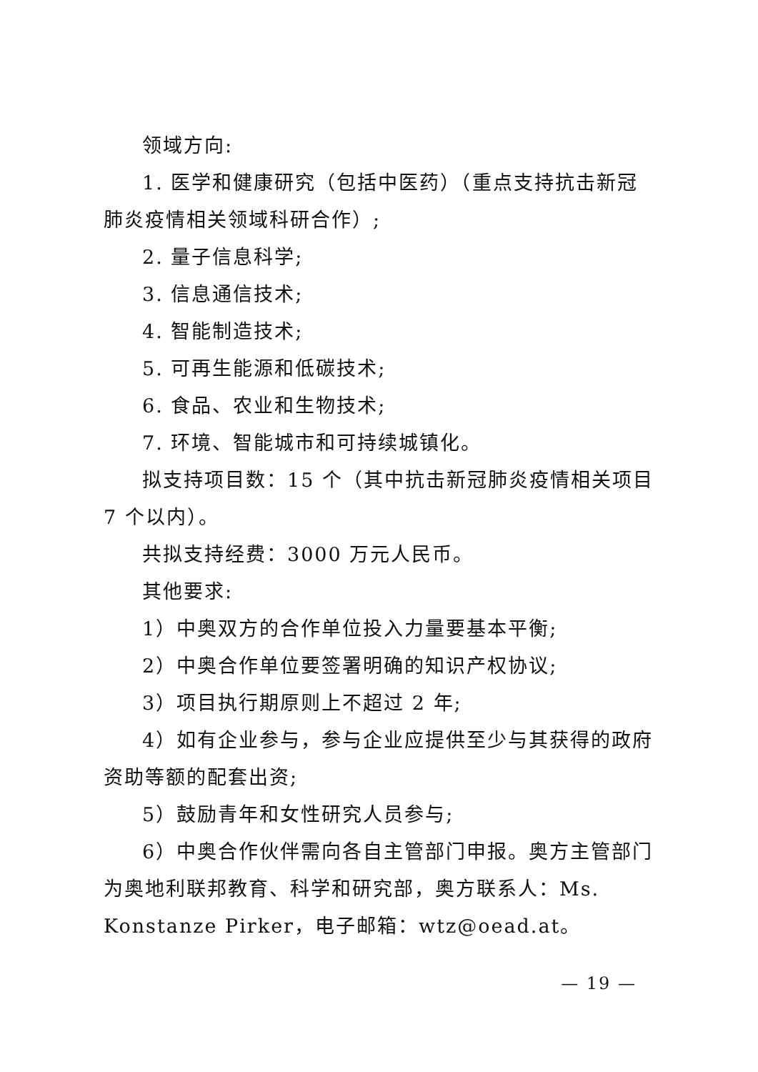领域方向:
1. 医学和健康研究（包括中医药）（重点支持抗击新冠肺炎疫情相关领域科研合作）;
2. 量子信息科学;
3. 信息通信技术;
4. 智能制造技术;
5. 可再生能源和低碳技术;
6. 食品、农业和生物技术;
7. 环境、智能城市和可持续城镇化。
拟支持项目数：15 个（其中抗击新冠肺炎疫情相关项目 7 个以内）。
共拟支持经费：3000 万元人民币。
其他要求:
1）中奥双方的合作单位投入力量要基本平衡;
2）中奥合作单位要签署明确的知识产权协议;
3）项目执行期原则上不超过 2 年;
4）如有企业参与，参与企业应提供至少与其获得的政府资助等额的配套出资;
5）鼓励青年和女性研究人员参与;
6）中奥合作伙伴需向各自主管部门申报。奥方主管部门为奥地利联邦教育、科学和研究部，奥方联系人：Ms. Konstanze Pirker，电子邮箱：wtz@oead.at。
— 19 —